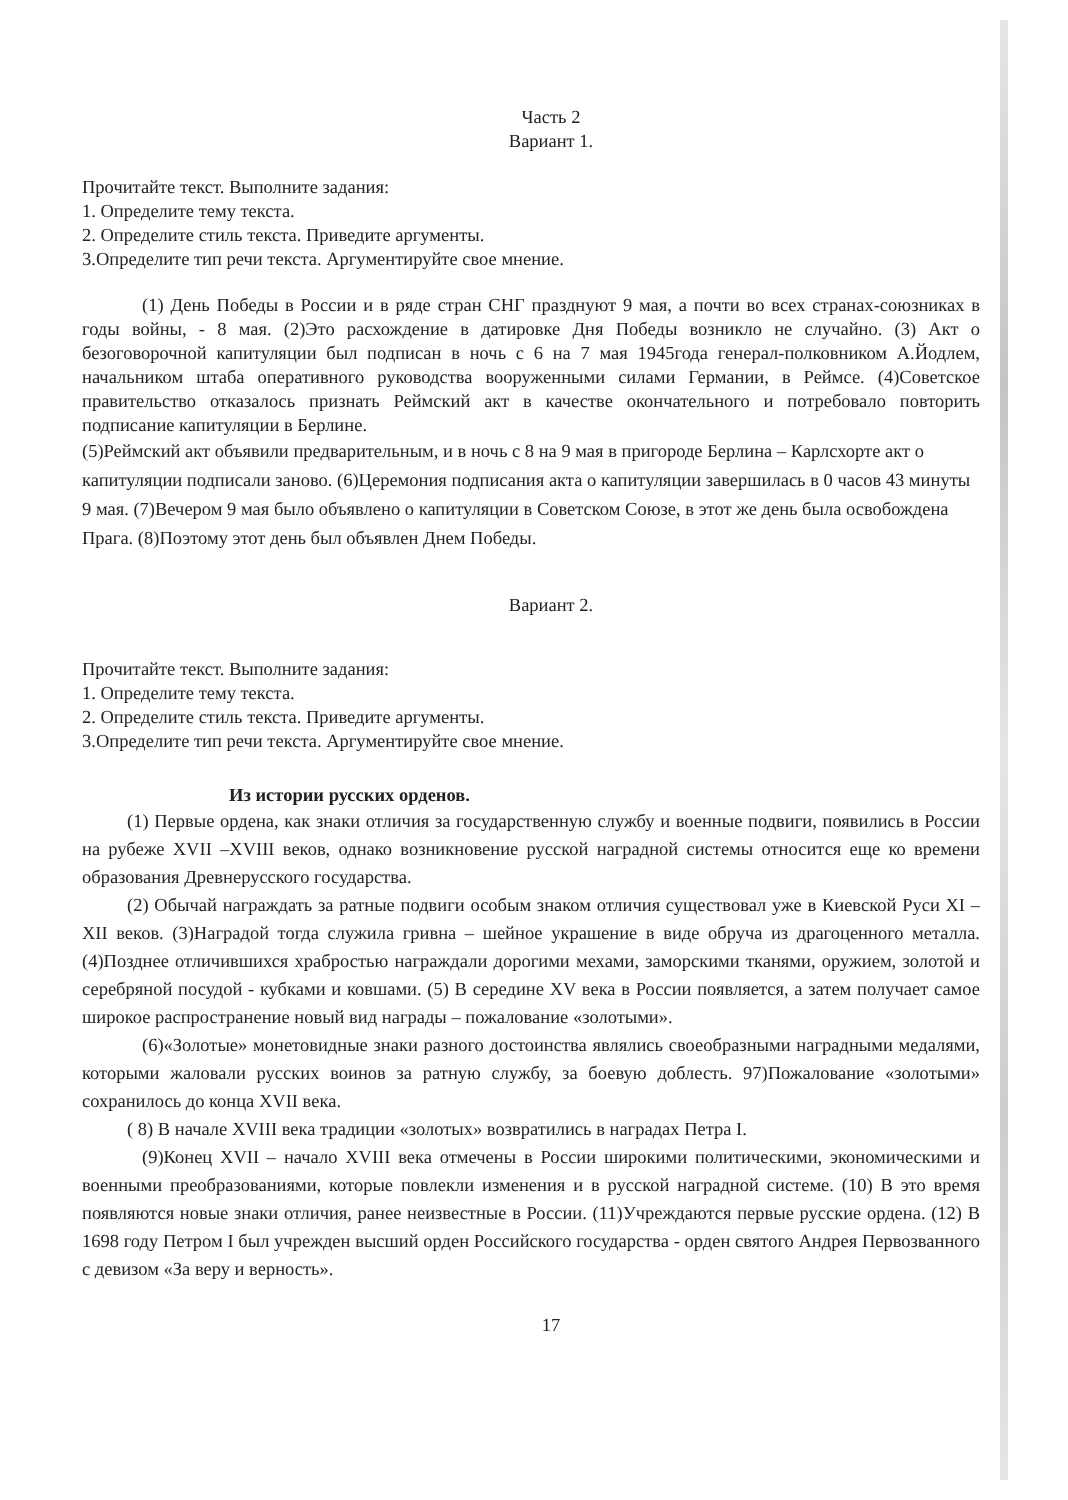Часть 2
Вариант 1.
Прочитайте текст. Выполните задания:
1. Определите тему текста.
2. Определите стиль текста. Приведите аргументы.
3.Определите тип речи текста. Аргументируйте свое мнение.
(1) День Победы в России и в ряде стран СНГ празднуют 9 мая, а почти во всех странах-союзниках в годы войны, - 8 мая. (2)Это расхождение в датировке Дня Победы возникло не случайно. (3) Акт о безоговорочной капитуляции был подписан в ночь с 6 на 7 мая 1945года генерал-полковником А.Йодлем, начальником штаба оперативного руководства вооруженными силами Германии, в Реймсе. (4)Советское правительство отказалось признать Реймский акт в качестве окончательного и потребовало повторить подписание капитуляции в Берлине.
(5)Реймский акт объявили предварительным, и в ночь с 8 на 9 мая в пригороде Берлина – Карлсхорте акт о капитуляции подписали заново. (6)Церемония подписания акта о капитуляции завершилась в 0 часов 43 минуты 9 мая. (7)Вечером 9 мая было объявлено о капитуляции в Советском Союзе, в этот же день была освобождена Прага. (8)Поэтому этот день был объявлен Днем Победы.
Вариант 2.
Прочитайте текст. Выполните задания:
1. Определите тему текста.
2. Определите стиль текста. Приведите аргументы.
3.Определите тип речи текста. Аргументируйте свое мнение.
Из истории русских орденов.
(1) Первые ордена, как знаки отличия за государственную службу и военные подвиги, появились в России на рубеже XVII –XVIII веков, однако возникновение русской наградной системы относится еще ко времени образования Древнерусского государства.
(2) Обычай награждать за ратные подвиги особым знаком отличия существовал уже в Киевской Руси XI – XII веков. (3)Наградой тогда служила гривна – шейное украшение в виде обруча из драгоценного металла. (4)Позднее отличившихся храбростью награждали дорогими мехами, заморскими тканями, оружием, золотой и серебряной посудой - кубками и ковшами. (5) В середине XV века в России появляется, а затем получает самое широкое распространение новый вид награды – пожалование «золотыми».
(6)«Золотые» монетовидные знаки разного достоинства являлись своеобразными наградными медалями, которыми жаловали русских воинов за ратную службу, за боевую доблесть. 97)Пожалование «золотыми» сохранилось до конца XVII века.
( 8) В начале XVIII века традиции «золотых» возвратились в наградах Петра I.
(9)Конец XVII – начало XVIII века отмечены в России широкими политическими, экономическими и военными преобразованиями, которые повлекли изменения и в русской наградной системе. (10) В это время появляются новые знаки отличия, ранее неизвестные в России. (11)Учреждаются первые русские ордена. (12) В 1698 году Петром I был учрежден высший орден Российского государства - орден святого Андрея Первозванного с девизом «За веру и верность».
17